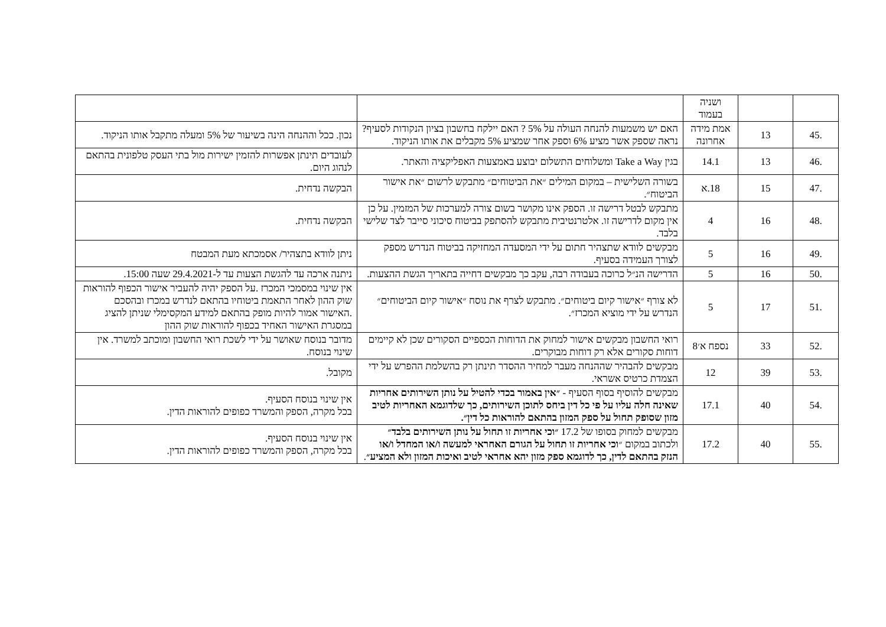| | | ושניה בעמוד | | |
| .45 | 13 | אמת מידה אחרונה | האם יש משמעות להנחה העולה על 5% ? האם יילקח בחשבון בציון הנקודות לסעיף? נראה שספק אשר מציע 6% וספק אחר שמציע 5% מקבלים את אותו הניקוד. | נכון. ככל וההנחה הינה בשיעור של 5% ומעלה מתקבל אותו הניקוד. |
| .46 | 13 | 14.1 | בגין Take a Way ומשלוחים התשלום יבוצע באמצעות האפליקציה והאתר. | לעובדים תינתן אפשרות להזמין ישירות מול בתי העסק טלפונית בהתאם לנהוג היום. |
| .47 | 15 | 18.א | בשורה השלישית – במקום המילים ״את הביטוחים״ מתבקש לרשום ״את אישור הביטוח״. | הבקשה נדחית. |
| .48 | 16 | 4 | מתבקש לבטל דרישה זו. הספק אינו מקושר בשום צורה למערכות של המזמין. על כן אין מקום לדרישה זו. אלטרנטיבית מתבקש להסתפק בביטוח סיכוני סייבר לצד שלישי בלבד. | הבקשה נדחית. |
| .49 | 16 | 5 | מבקשים לוודא שתצהיר חתום על ידי המסעדה המחזיקה בביטוח הנדרש מספק לצורך העמידה בסעיף. | ניתן לוודא בתצהיר/ אסמכתא מעת המבטח |
| .50 | 16 | 5 | הדרישה הנ״ל כרוכה בעבודה רבה, עקב כך מבקשים דחייה בתאריך הגשת ההצעות. | ניתנה ארכה עד להגשת הצעות עד ל-29.4.2021 שעה 15:00. |
| .51 | 17 | 5 | לא צורף ״אישור קיום ביטוחים״. מתבקש לצרף את נוסח ״אישור קיום הביטוחים״ הנדרש על ידי מוציא המכרז״. | אין שינוי במסמכי המכרז .על הספק יהיה להעביר אישור הכפוף להוראות שוק ההון לאחר התאמת ביטוחיו בהתאם לנדרש במכרז ובהסכם .האישור אמור להיות מופק בהתאם למידע המקסימלי שניתן להציג במסגרת האישור האחיד בכפוף להוראות שוק ההון |
| .52 | 33 | נספח א׳8 | רואי החשבון מבקשים אישור למחוק את הדוחות הכספיים הסקורים שכן לא קיימים דוחות סקורים אלא רק דוחות מבוקרים. | מדובר בנוסח שאושר על ידי לשכת רואי החשבון ומוכתב למשרד. אין שינוי בנוסח. |
| .53 | 39 | 12 | מבקשים להבהיר שההנחה מעבר למחיר ההסדר תינתן רק בהשלמת ההפרש על ידי הצמדת כרטיס אשראי. | מקובל. |
| .54 | 40 | 17.1 | מבקשים להוסיף בסוף הסעיף - ״אין באמור בכדי להטיל על נותן השירותים אחריות שאינה חלה עליו על פי כל דין ביחס לתוכן השירותים, כך שלדוגמא האחריות לטיב מזון שסופק תחול על ספק המזון בהתאם להוראות כל דין״. | אין שינוי בנוסח הסעיף. בכל מקרה, הספק והמשרד כפופים להוראות הדין. |
| .55 | 40 | 17.2 | מבקשים למחוק בסופו של 17.2 ״וכי אחריות זו תחול על נותן השירותים בלבד״ ולכתוב במקום ״ וכי אחריות זו תחול על הגורם האחראי למעשה ו/או המחדל ו/או הנזק בהתאם לדין, כך לדוגמא ספק מזון יהא אחראי לטיב ואיכות המזון ולא המציע״ . | אין שינוי בנוסח הסעיף. בכל מקרה, הספק והמשרד כפופים להוראות הדין. |